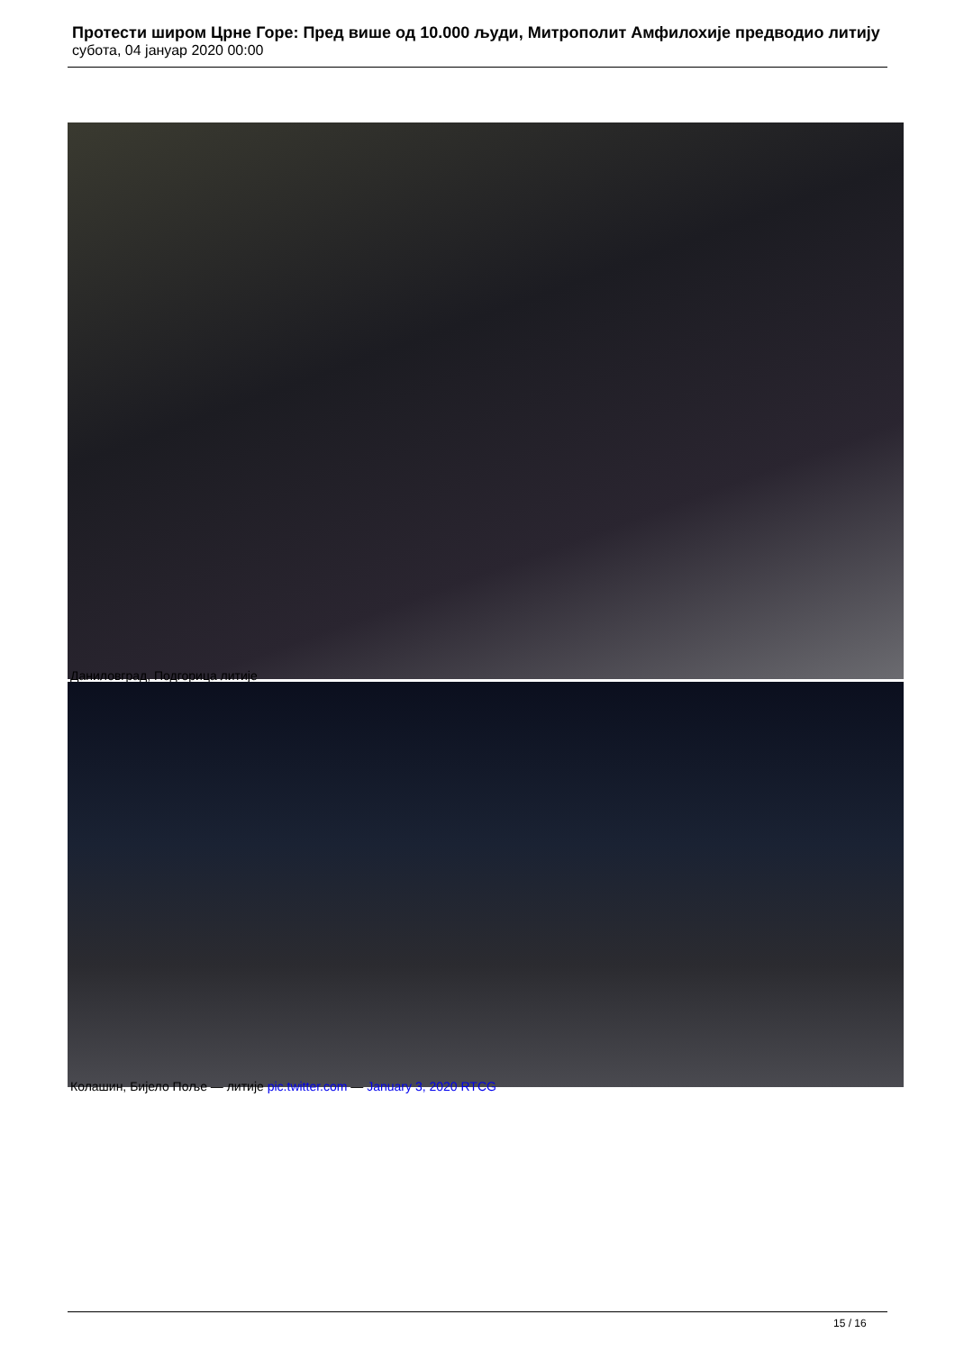Протести широм Црне Горе: Пред више од 10.000 људи, Митрополит Амфилохије предводио литију
субота, 04 јануар 2020 00:00
Даниловград, Подгорица литије
Колашин, Бијело Поље — литије pic.twitter.com — January 3, 2020 RTCG
15 / 16